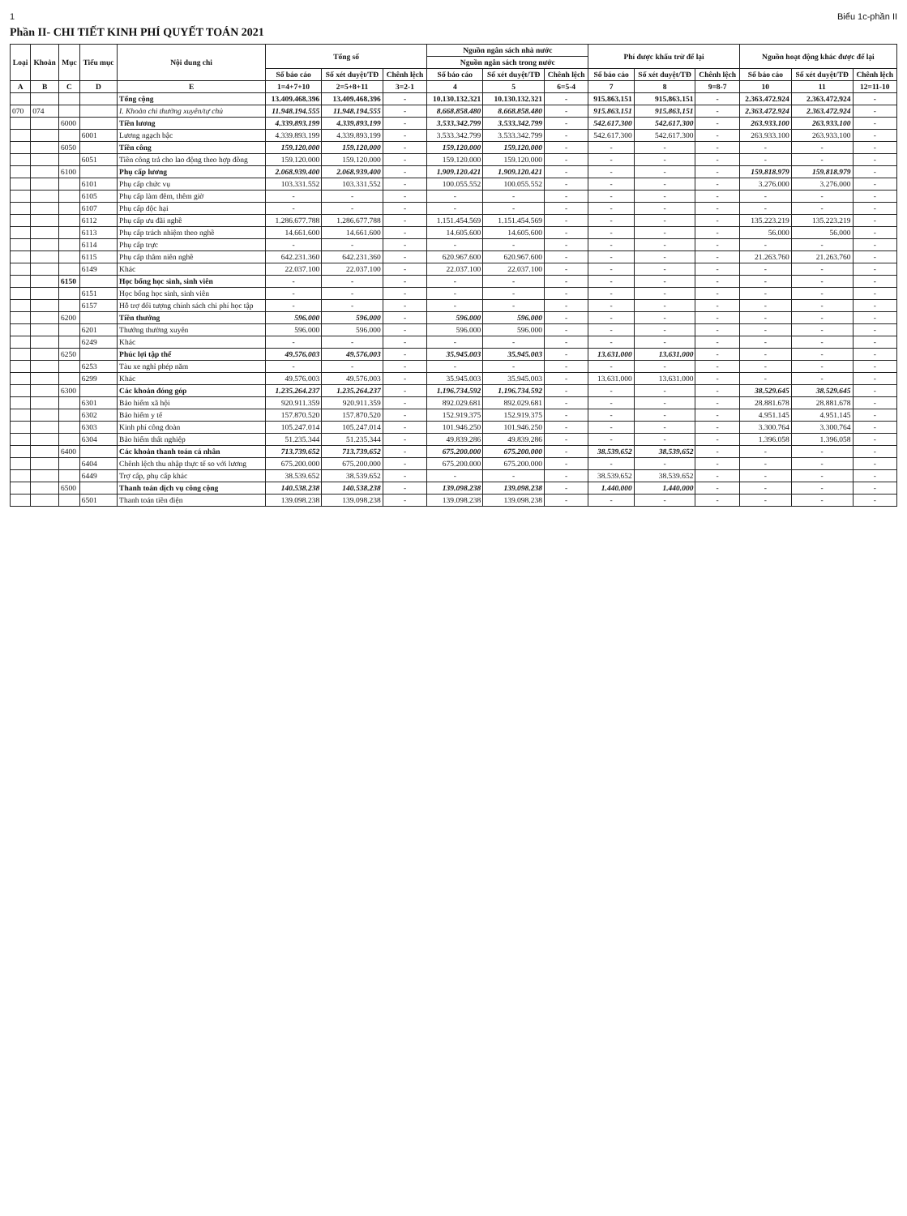1 Biểu 1c-phần II
Phần II- CHI TIẾT KINH PHÍ QUYẾT TOÁN 2021
| Loại | Khoản | Mục | Tiểu mục | Nội dung chi | Tổng số | | | Nguồn ngân sách nhà nước | | | Phí được khấu trừ để lại | | | Nguồn hoạt động khác được để lại | | |
| --- | --- | --- | --- | --- | --- | --- | --- | --- | --- | --- | --- | --- | --- | --- | --- | --- |
| | | | | | | | | Nguồn ngân sách trong nước | | | | | | | | |
| | | | | | Số báo cáo | Số xét duyệt/TĐ | Chênh lệch | Số báo cáo | Số xét duyệt/TĐ | Chênh lệch | Số báo cáo | Số xét duyệt/TĐ | Chênh lệch | Số báo cáo | Số xét duyệt/TĐ | Chênh lệch |
| A | B | C | D | E | 1=4+7+10 | 2=5+8+11 | 3=2-1 | 4 | 5 | 6=5-4 | 7 | 8 | 9=8-7 | 10 | 11 | 12=11-10 |
| | | | | Tổng cộng | 13.409.468.396 | 13.409.468.396 | - | 10.130.132.321 | 10.130.132.321 | - | 915.863.151 | 915.863.151 | - | 2.363.472.924 | 2.363.472.924 | - |
| 070 | 074 | | | I. Khoản chi thường xuyên/tự chủ | 11.948.194.555 | 11.948.194.555 | - | 8.668.858.480 | 8.668.858.480 | - | 915.863.151 | 915.863.151 | - | 2.363.472.924 | 2.363.472.924 | - |
| | | 6000 | | Tiền lương | 4.339.893.199 | 4.339.893.199 | - | 3.533.342.799 | 3.533.342.799 | - | 542.617.300 | 542.617.300 | - | 263.933.100 | 263.933.100 | - |
| | | | 6001 | Lương ngạch bậc | 4.339.893.199 | 4.339.893.199 | - | 3.533.342.799 | 3.533.342.799 | - | 542.617.300 | 542.617.300 | - | 263.933.100 | 263.933.100 | - |
| | | 6050 | | Tiền công | 159.120.000 | 159.120.000 | - | 159.120.000 | 159.120.000 | - | - | - | - | - | - | - |
| | | | 6051 | Tiền công trả cho lao động theo hợp đồng | 159.120.000 | 159.120.000 | - | 159.120.000 | 159.120.000 | - | - | - | - | - | - | - |
| | | 6100 | | Phụ cấp lương | 2.068.939.400 | 2.068.939.400 | - | 1.909.120.421 | 1.909.120.421 | - | - | - | - | 159.818.979 | 159.818.979 | - |
| | | | 6101 | Phụ cấp chức vụ | 103.331.552 | 103.331.552 | - | 100.055.552 | 100.055.552 | - | - | - | - | 3.276.000 | 3.276.000 | - |
| | | | 6105 | Phụ cấp làm đêm, thêm giờ | - | - | - | - | - | - | - | - | - | - | - | - |
| | | | 6107 | Phụ cấp độc hại | - | - | - | - | - | - | - | - | - | - | - | - |
| | | | 6112 | Phụ cấp ưu đãi nghề | 1.286.677.788 | 1.286.677.788 | - | 1.151.454.569 | 1.151.454.569 | - | - | - | - | 135.223.219 | 135.223.219 | - |
| | | | 6113 | Phụ cấp trách nhiệm theo nghề | 14.661.600 | 14.661.600 | - | 14.605.600 | 14.605.600 | - | - | - | - | 56.000 | 56.000 | - |
| | | | 6114 | Phụ cấp trực | - | - | - | - | - | - | - | - | - | - | - | - |
| | | | 6115 | Phụ cấp thâm niên nghề | 642.231.360 | 642.231.360 | - | 620.967.600 | 620.967.600 | - | - | - | - | 21.263.760 | 21.263.760 | - |
| | | | 6149 | Khác | 22.037.100 | 22.037.100 | - | 22.037.100 | 22.037.100 | - | - | - | - | - | - | - |
| | | 6150 | | Học bổng học sinh, sinh viên | - | - | - | - | - | - | - | - | - | - | - | - |
| | | | 6151 | Học bổng học sinh, sinh viên | - | - | - | - | - | - | - | - | - | - | - | - |
| | | | 6157 | Hỗ trợ đối tượng chính sách chi phí học tập | - | - | - | - | - | - | - | - | - | - | - | - |
| | | 6200 | | Tiền thưởng | 596.000 | 596.000 | - | 596.000 | 596.000 | - | - | - | - | - | - | - |
| | | | 6201 | Thưởng thường xuyên | 596.000 | 596.000 | - | 596.000 | 596.000 | - | - | - | - | - | - | - |
| | | | 6249 | Khác | - | - | - | - | - | - | - | - | - | - | - | - |
| | | 6250 | | Phúc lợi tập thể | 49.576.003 | 49.576.003 | - | 35.945.003 | 35.945.003 | - | 13.631.000 | 13.631.000 | - | - | - | - |
| | | | 6253 | Tàu xe nghỉ phép năm | - | - | - | - | - | - | - | - | - | - | - | - |
| | | | 6299 | Khác | 49.576.003 | 49.576.003 | - | 35.945.003 | 35.945.003 | - | 13.631.000 | 13.631.000 | - | - | - | - |
| | | 6300 | | Các khoản đóng góp | 1.235.264.237 | 1.235.264.237 | - | 1.196.734.592 | 1.196.734.592 | - | - | - | - | 38.529.645 | 38.529.645 | - |
| | | | 6301 | Bảo hiểm xã hội | 920.911.359 | 920.911.359 | - | 892.029.681 | 892.029.681 | - | - | - | - | 28.881.678 | 28.881.678 | - |
| | | | 6302 | Bảo hiểm y tế | 157.870.520 | 157.870.520 | - | 152.919.375 | 152.919.375 | - | - | - | - | 4.951.145 | 4.951.145 | - |
| | | | 6303 | Kinh phí công đoàn | 105.247.014 | 105.247.014 | - | 101.946.250 | 101.946.250 | - | - | - | - | 3.300.764 | 3.300.764 | - |
| | | | 6304 | Bảo hiểm thất nghiệp | 51.235.344 | 51.235.344 | - | 49.839.286 | 49.839.286 | - | - | - | - | 1.396.058 | 1.396.058 | - |
| | | 6400 | | Các khoản thanh toán cá nhân | 713.739.652 | 713.739.652 | - | 675.200.000 | 675.200.000 | - | 38.539.652 | 38.539.652 | - | - | - | - |
| | | | 6404 | Chênh lệch thu nhập thực tế so với lương | 675.200.000 | 675.200.000 | - | 675.200.000 | 675.200.000 | - | - | - | - | - | - | - |
| | | | 6449 | Trợ cấp, phụ cấp khác | 38.539.652 | 38.539.652 | - | - | - | - | 38.539.652 | 38.539.652 | - | - | - | - |
| | | 6500 | | Thanh toán dịch vụ công cộng | 140.538.238 | 140.538.238 | - | 139.098.238 | 139.098.238 | - | 1.440.000 | 1.440.000 | - | - | - | - |
| | | | 6501 | Thanh toán tiền điện | 139.098.238 | 139.098.238 | - | 139.098.238 | 139.098.238 | - | - | - | - | - | - | - |